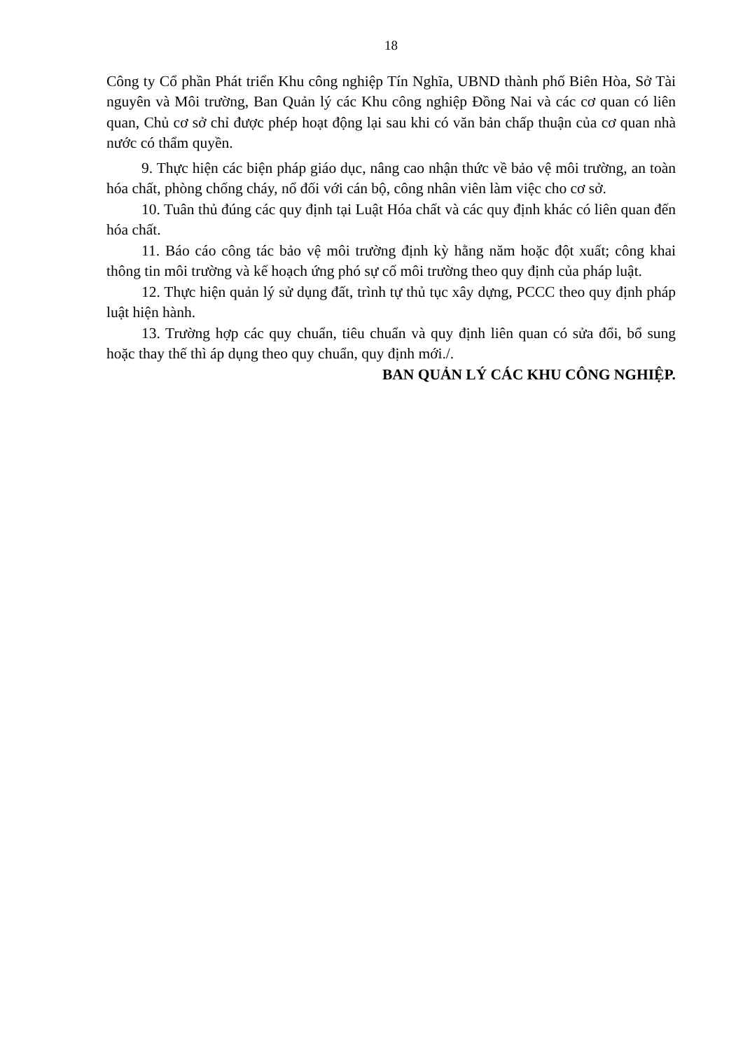18
Công ty Cổ phần Phát triển Khu công nghiệp Tín Nghĩa, UBND thành phố Biên Hòa, Sở Tài nguyên và Môi trường, Ban Quản lý các Khu công nghiệp Đồng Nai và các cơ quan có liên quan, Chủ cơ sở chỉ được phép hoạt động lại sau khi có văn bản chấp thuận của cơ quan nhà nước có thẩm quyền.
9. Thực hiện các biện pháp giáo dục, nâng cao nhận thức về bảo vệ môi trường, an toàn hóa chất, phòng chống cháy, nổ đối với cán bộ, công nhân viên làm việc cho cơ sở.
10. Tuân thủ đúng các quy định tại Luật Hóa chất và các quy định khác có liên quan đến hóa chất.
11. Báo cáo công tác bảo vệ môi trường định kỳ hằng năm hoặc đột xuất; công khai thông tin môi trường và kế hoạch ứng phó sự cố môi trường theo quy định của pháp luật.
12. Thực hiện quản lý sử dụng đất, trình tự thủ tục xây dựng, PCCC theo quy định pháp luật hiện hành.
13. Trường hợp các quy chuẩn, tiêu chuẩn và quy định liên quan có sửa đổi, bổ sung hoặc thay thế thì áp dụng theo quy chuẩn, quy định mới./.
BAN QUẢN LÝ CÁC KHU CÔNG NGHIỆP.